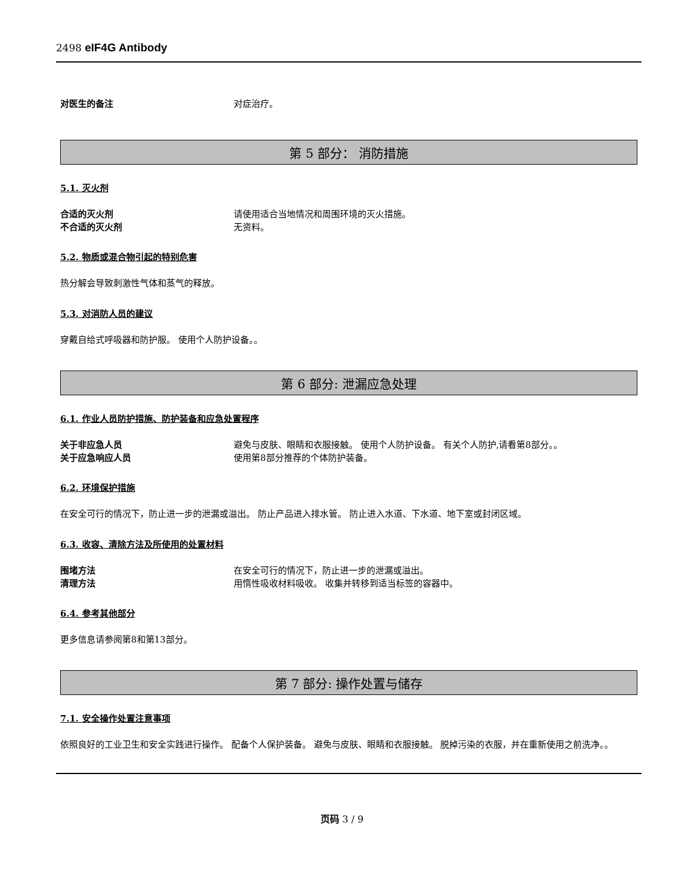2498 eIF4G Antibody
对医生的备注 对症治疗。
第 5 部分： 消防措施
5.1. 灭火剂
合适的灭火剂 请使用适合当地情况和周围环境的灭火措施。
不合适的灭火剂 无资料。
5.2. 物质或混合物引起的特别危害
热分解会导致刺激性气体和蒸气的释放。
5.3. 对消防人员的建议
穿戴自给式呼吸器和防护服。 使用个人防护设备。。
第 6 部分: 泄漏应急处理
6.1. 作业人员防护措施、防护装备和应急处置程序
关于非应急人员 避免与皮肤、眼睛和衣服接触。 使用个人防护设备。 有关个人防护,请看第8部分。。
关于应急响应人员 使用第8部分推荐的个体防护装备。
6.2. 环境保护措施
在安全可行的情况下，防止进一步的泄漏或溢出。 防止产品进入排水管。 防止进入水道、下水道、地下室或封闭区域。
6.3. 收容、清除方法及所使用的处置材料
围堵方法 在安全可行的情况下，防止进一步的泄漏或溢出。
清理方法 用惰性吸收材料吸收。 收集并转移到适当标签的容器中。
6.4. 参考其他部分
更多信息请参阅第8和第13部分。
第 7 部分: 操作处置与储存
7.1. 安全操作处置注意事项
依照良好的工业卫生和安全实践进行操作。 配备个人保护装备。 避免与皮肤、眼睛和衣服接触。 脱掉污染的衣服，并在重新使用之前洗净。。
页码 3 / 9